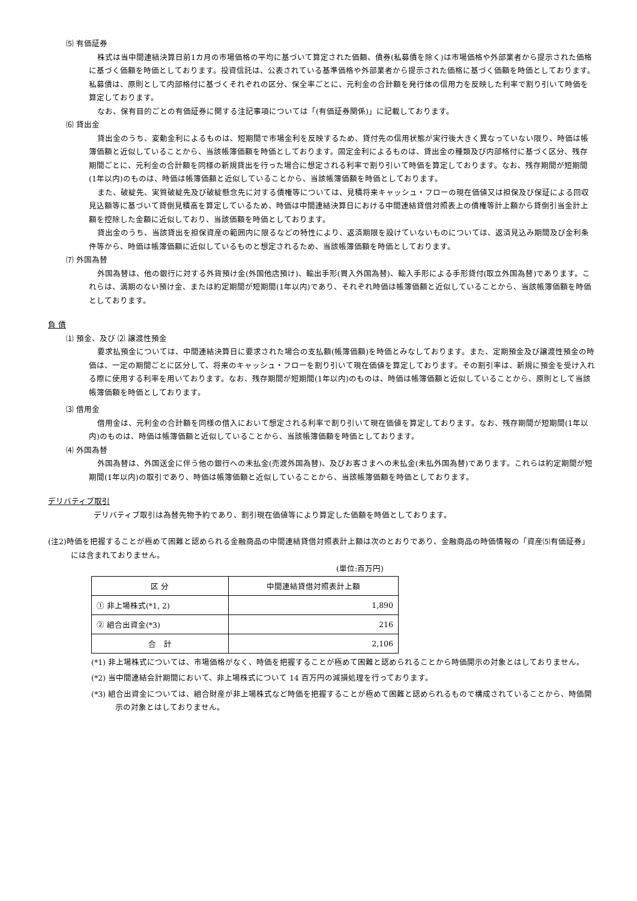⑸ 有価証券
株式は当中間連結決算日前1カ月の市場価格の平均に基づいて算定された価額、債券(私募債を除く)は市場価格や外部業者から提示された価格に基づく価額を時価としております。投資信託は、公表されている基準価格や外部業者から提示された価格に基づく価額を時価としております。私募債は、原則として内部格付に基づくそれぞれの区分、保全率ごとに、元利金の合計額を発行体の信用力を反映した利率で割り引いて時価を算定しております。
なお、保有目的ごとの有価証券に関する注記事項については「(有価証券関係)」に記載しております。
⑹ 貸出金
貸出金のうち、変動金利によるものは、短期間で市場金利を反映するため、貸付先の信用状態が実行後大きく異なっていない限り、時価は帳簿価額と近似していることから、当該帳簿価額を時価としております。固定金利によるものは、貸出金の種類及び内部格付に基づく区分、残存期間ごとに、元利金の合計額を同様の新規貸出を行った場合に想定される利率で割り引いて時価を算定しております。なお、残存期間が短期間(1年以内)のものは、時価は帳簿価額と近似していることから、当該帳簿価額を時価としております。
また、破綻先、実質破綻先及び破綻懸念先に対する債権等については、見積将来キャッシュ・フローの現在価値又は担保及び保証による回収見込額等に基づいて貸倒見積高を算定しているため、時価は中間連結決算日における中間連結貸借対照表上の債権等計上額から貸倒引当金計上額を控除した金額に近似しており、当該価額を時価としております。
貸出金のうち、当該貸出を担保資産の範囲内に限るなどの特性により、返済期限を設けていないものについては、返済見込み期間及び金利条件等から、時価は帳簿価額に近似しているものと想定されるため、当該帳簿価額を時価としております。
⑺ 外国為替
外国為替は、他の銀行に対する外貨預け金(外国他店預け)、輸出手形(買入外国為替)、輸入手形による手形貸付(取立外国為替)であります。これらは、満期のない預け金、または約定期間が短期間(1年以内)であり、それぞれ時価は帳簿価額と近似していることから、当該帳簿価額を時価としております。
負 債
⑴ 預金、及び ⑵ 譲渡性預金
要求払預金については、中間連結決算日に要求された場合の支払額(帳簿価額)を時価とみなしております。また、定期預金及び譲渡性預金の時価は、一定の期間ごとに区分して、将来のキャッシュ・フローを割り引いて現在価値を算定しております。その割引率は、新規に預金を受け入れる際に使用する利率を用いております。なお、残存期間が短期間(1年以内)のものは、時価は帳簿価額と近似していることから、原則として当該帳簿価額を時価としております。
⑶ 借用金
借用金は、元利金の合計額を同様の借入において想定される利率で割り引いて現在価値を算定しております。なお、残存期間が短期間(1年以内)のものは、時価は帳簿価額と近似していることから、当該帳簿価額を時価としております。
⑷ 外国為替
外国為替は、外国送金に伴う他の銀行への未払金(売渡外国為替)、及びお客さまへの未払金(未払外国為替)であります。これらは約定期間が短期間(1年以内)の取引であり、時価は帳簿価額と近似していることから、当該帳簿価額を時価としております。
デリバティブ取引
デリバティブ取引は為替先物予約であり、割引現在価値等により算定した価額を時価としております。
(注2)時価を把握することが極めて困難と認められる金融商品の中間連結貸借対照表計上額は次のとおりであり、金融商品の時価情報の「資産⑸有価証券」には含まれておりません。
(単位:百万円)
| 区 分 | 中間連結貸借対照表計上額 |
| --- | --- |
| ① 非上場株式(*1, 2) | 1,890 |
| ② 組合出資金(*3) | 216 |
| 合 計 | 2,106 |
(*1) 非上場株式については、市場価格がなく、時価を把握することが極めて困難と認められることから時価開示の対象とはしておりません。
(*2) 当中間連結会計期間において、非上場株式について 14 百万円の減損処理を行っております。
(*3) 組合出資金については、組合財産が非上場株式など時価を把握することが極めて困難と認められるもので構成されていることから、時価開示の対象とはしておりません。